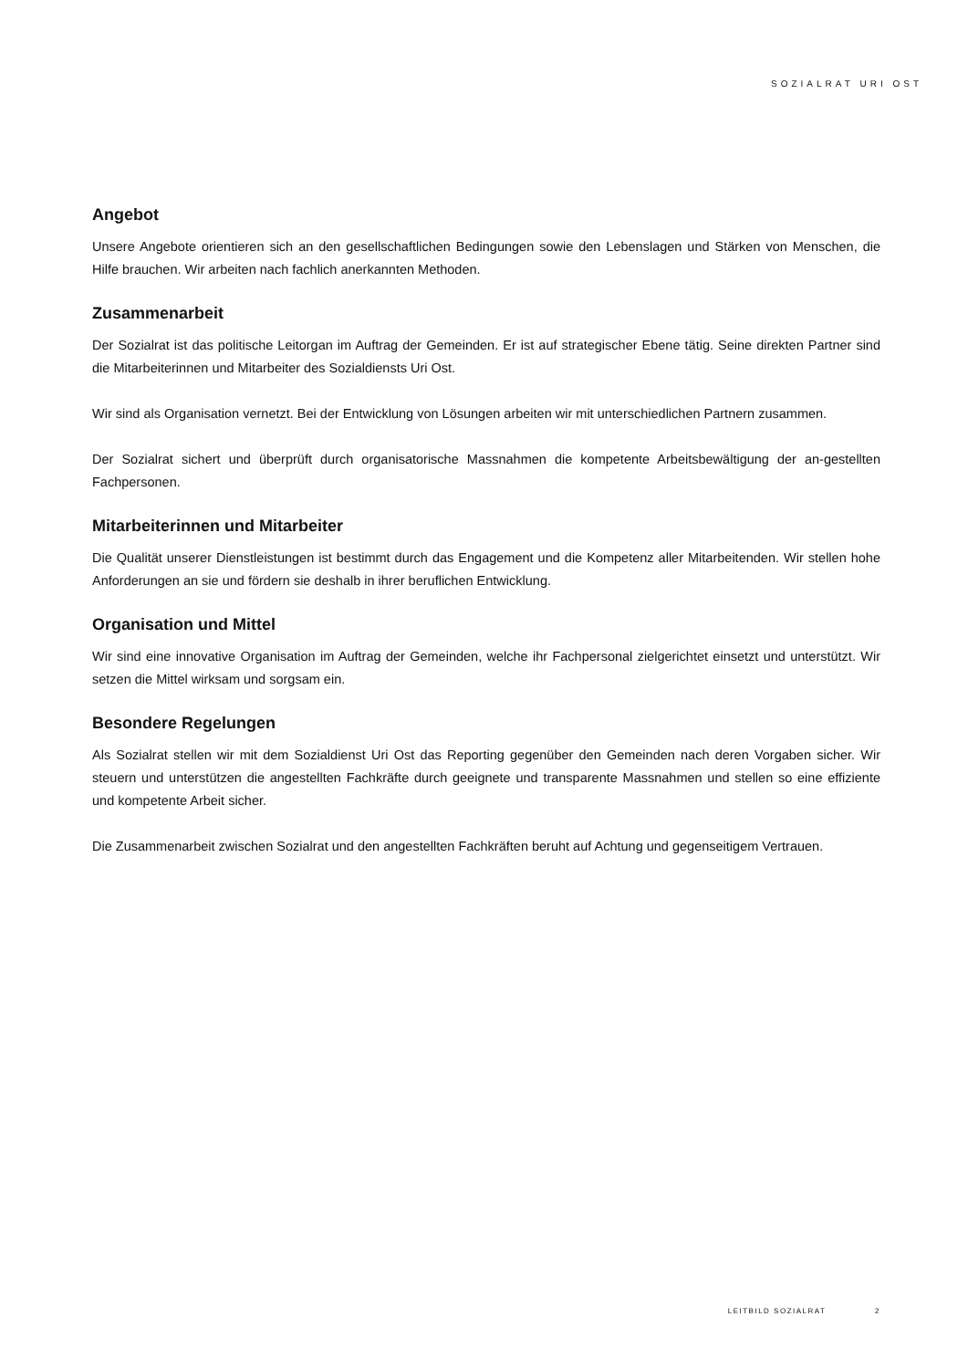SOZIALRAT URI OST
Angebot
Unsere Angebote orientieren sich an den gesellschaftlichen Bedingungen sowie den Lebenslagen und Stärken von Menschen, die Hilfe brauchen. Wir arbeiten nach fachlich anerkannten Methoden.
Zusammenarbeit
Der Sozialrat ist das politische Leitorgan im Auftrag der Gemeinden. Er ist auf strategischer Ebene tätig. Seine direkten Partner sind die Mitarbeiterinnen und Mitarbeiter des Sozialdiensts Uri Ost.
Wir sind als Organisation vernetzt. Bei der Entwicklung von Lösungen arbeiten wir mit unterschiedlichen Partnern zusammen.
Der Sozialrat sichert und überprüft durch organisatorische Massnahmen die kompetente Arbeitsbewältigung der an-gestellten Fachpersonen.
Mitarbeiterinnen und Mitarbeiter
Die Qualität unserer Dienstleistungen ist bestimmt durch das Engagement und die Kompetenz aller Mitarbeitenden. Wir stellen hohe Anforderungen an sie und fördern sie deshalb in ihrer beruflichen Entwicklung.
Organisation und Mittel
Wir sind eine innovative Organisation im Auftrag der Gemeinden, welche ihr Fachpersonal zielgerichtet einsetzt und unterstützt. Wir setzen die Mittel wirksam und sorgsam ein.
Besondere Regelungen
Als Sozialrat stellen wir mit dem Sozialdienst Uri Ost das Reporting gegenüber den Gemeinden nach deren Vorgaben sicher. Wir steuern und unterstützen die angestellten Fachkräfte durch geeignete und transparente Massnahmen und stellen so eine effiziente und kompetente Arbeit sicher.
Die Zusammenarbeit zwischen Sozialrat und den angestellten Fachkräften beruht auf Achtung und gegenseitigem Vertrauen.
LEITBILD SOZIALRAT 2